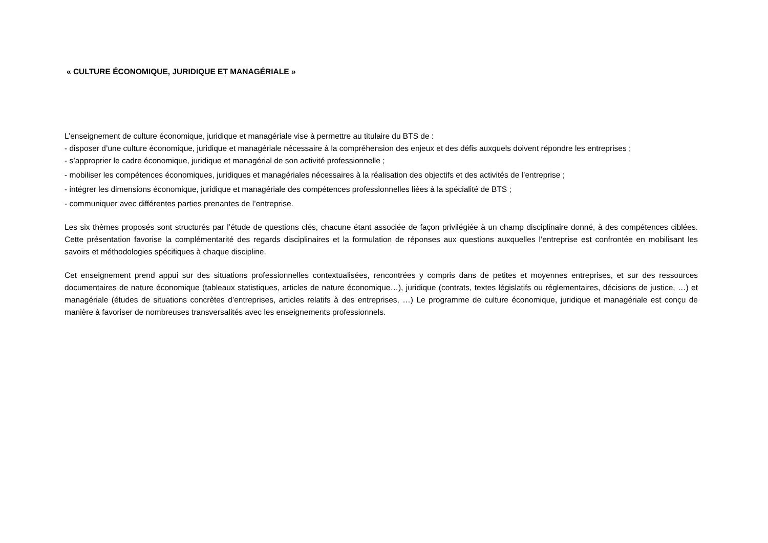« CULTURE ÉCONOMIQUE, JURIDIQUE ET MANAGÉRIALE »
L’enseignement de culture économique, juridique et managériale vise à permettre au titulaire du BTS de :
- disposer d’une culture économique, juridique et managériale nécessaire à la compréhension des enjeux et des défis auxquels doivent répondre les entreprises ;
- s’approprier le cadre économique, juridique et managérial de son activité professionnelle ;
- mobiliser les compétences économiques, juridiques et managériales nécessaires à la réalisation des objectifs et des activités de l’entreprise ;
- intégrer les dimensions économique, juridique et managériale des compétences professionnelles liées à la spécialité de BTS ;
- communiquer avec différentes parties prenantes de l’entreprise.
Les six thèmes proposés sont structurés par l’étude de questions clés, chacune étant associée de façon privilégiée à un champ disciplinaire donné, à des compétences ciblées. Cette présentation favorise la complémentarité des regards disciplinaires et la formulation de réponses aux questions auxquelles l’entreprise est confrontée en mobilisant les savoirs et méthodologies spécifiques à chaque discipline.
Cet enseignement prend appui sur des situations professionnelles contextualisées, rencontrées y compris dans de petites et moyennes entreprises, et sur des ressources documentaires de nature économique (tableaux statistiques, articles de nature économique…), juridique (contrats, textes législatifs ou réglementaires, décisions de justice, …) et managériale (études de situations concrètes d’entreprises, articles relatifs à des entreprises, …) Le programme de culture économique, juridique et managériale est conçu de manière à favoriser de nombreuses transversalités avec les enseignements professionnels.